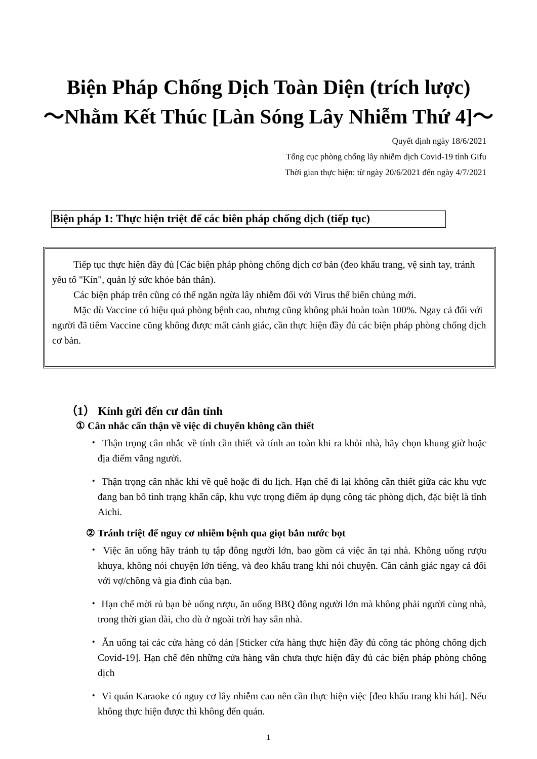Biện Pháp Chống Dịch Toàn Diện (trích lược)
～Nhằm Kết Thúc [Làn Sóng Lây Nhiễm Thứ 4]～
Quyết định ngày 18/6/2021
Tổng cục phòng chống lây nhiễm dịch Covid-19 tỉnh Gifu
Thời gian thực hiện: từ ngày 20/6/2021 đến ngày 4/7/2021
Biện pháp 1: Thực hiện triệt để các biên pháp chống dịch (tiếp tục)
Tiếp tục thực hiện đầy đủ [Các biện pháp phòng chống dịch cơ bản (đeo khẩu trang, vệ sinh tay, tránh yếu tố "Kín", quản lý sức khỏe bản thân).
Các biện pháp trên cũng có thể ngăn ngừa lây nhiễm đối với Virus thể biến chủng mới.
Mặc dù Vaccine có hiệu quả phòng bệnh cao, nhưng cũng không phải hoàn toàn 100%. Ngay cả đối với người đã tiêm Vaccine cũng không được mất cảnh giác, cần thực hiện đầy đủ các biện pháp phòng chống dịch cơ bản.
（1） Kính gửi đến cư dân tỉnh
① Cân nhắc cẩn thận về việc di chuyển không cần thiết
・ Thận trọng cân nhắc về tính cần thiết và tính an toàn khi ra khỏi nhà, hãy chọn khung giờ hoặc địa điểm vắng người.
・ Thận trọng cân nhắc khi về quê hoặc đi du lịch. Hạn chế đi lại không cần thiết giữa các khu vực đang ban bố tình trạng khẩn cấp, khu vực trọng điểm áp dụng công tác phòng dịch, đặc biệt là tỉnh Aichi.
② Tránh triệt để nguy cơ nhiễm bệnh qua giọt bắn nước bọt
・ Việc ăn uống hãy tránh tụ tập đông người lớn, bao gồm cả việc ăn tại nhà. Không uống rượu khuya, không nói chuyện lớn tiếng, và đeo khẩu trang khi nói chuyện. Cần cảnh giác ngay cả đối với vợ/chồng và gia đình của bạn.
・ Hạn chế mời rủ bạn bè uống rượu, ăn uống BBQ đông người lớn mà không phải người cùng nhà, trong thời gian dài, cho dù ở ngoài trời hay sân nhà.
・ Ăn uống tại các cửa hàng có dán [Sticker cửa hàng thực hiện đầy đủ công tác phòng chống dịch Covid-19]. Hạn chế đến những cửa hàng vẫn chưa thực hiện đầy đủ các biện pháp phòng chống dịch
・ Vì quán Karaoke có nguy cơ lây nhiễm cao nên cần thực hiện việc [đeo khẩu trang khi hát]. Nếu không thực hiện được thì không đến quán.
1